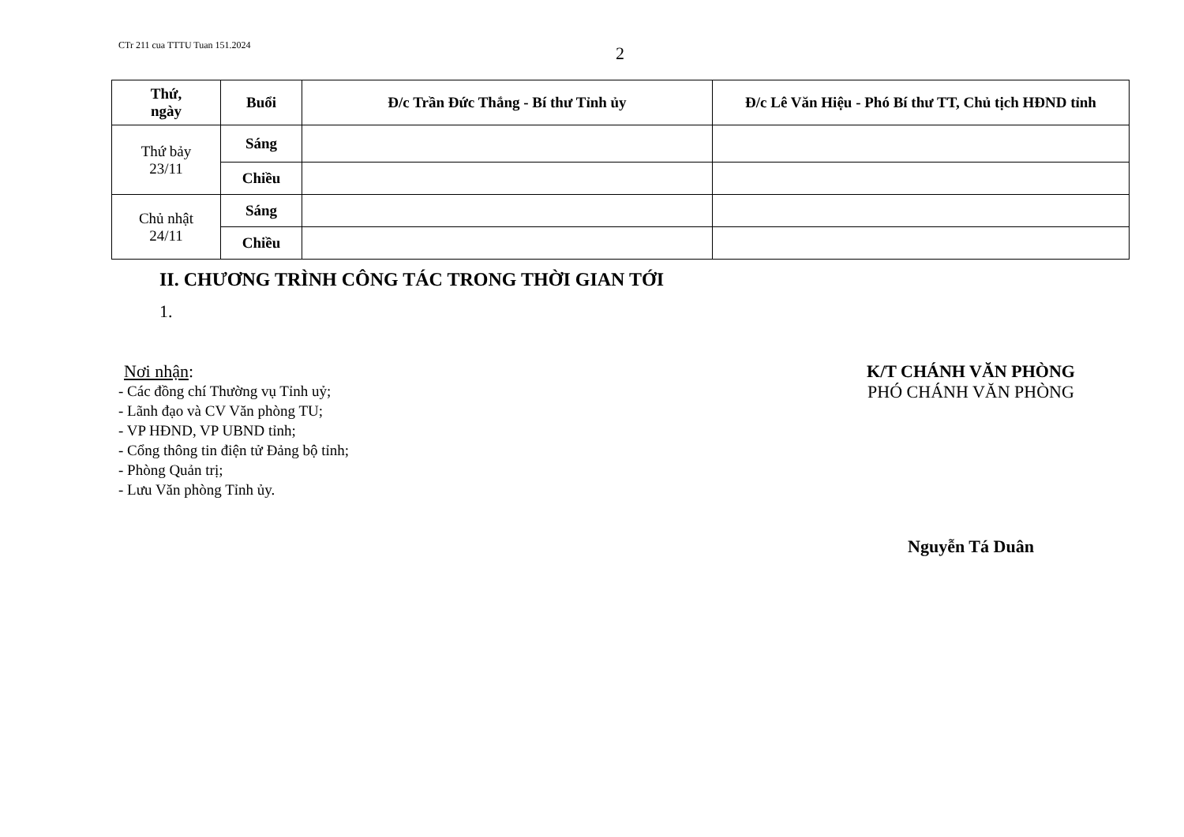CTr 211 cua TTTU Tuan 151.2024
2
| Thứ, ngày | Buổi | Đ/c Trần Đức Thắng - Bí thư Tỉnh ủy | Đ/c Lê Văn Hiệu - Phó Bí thư TT, Chủ tịch HĐND tỉnh |
| --- | --- | --- | --- |
| Thứ bảy 23/11 | Sáng | | |
| | Chiều | | |
| Chủ nhật 24/11 | Sáng | | |
| | Chiều | | |
II. CHƯƠNG TRÌNH CÔNG TÁC TRONG THỜI GIAN TỚI
1.
Nơi nhận:
- Các đồng chí Thường vụ Tỉnh uỷ;
- Lãnh đạo và CV Văn phòng TU;
- VP HĐND, VP UBND tỉnh;
- Cổng thông tin điện tử Đảng bộ tỉnh;
- Phòng Quản trị;
- Lưu Văn phòng Tỉnh ủy.
K/T CHÁNH VĂN PHÒNG
PHÓ CHÁNH VĂN PHÒNG
Nguyễn Tá Duân